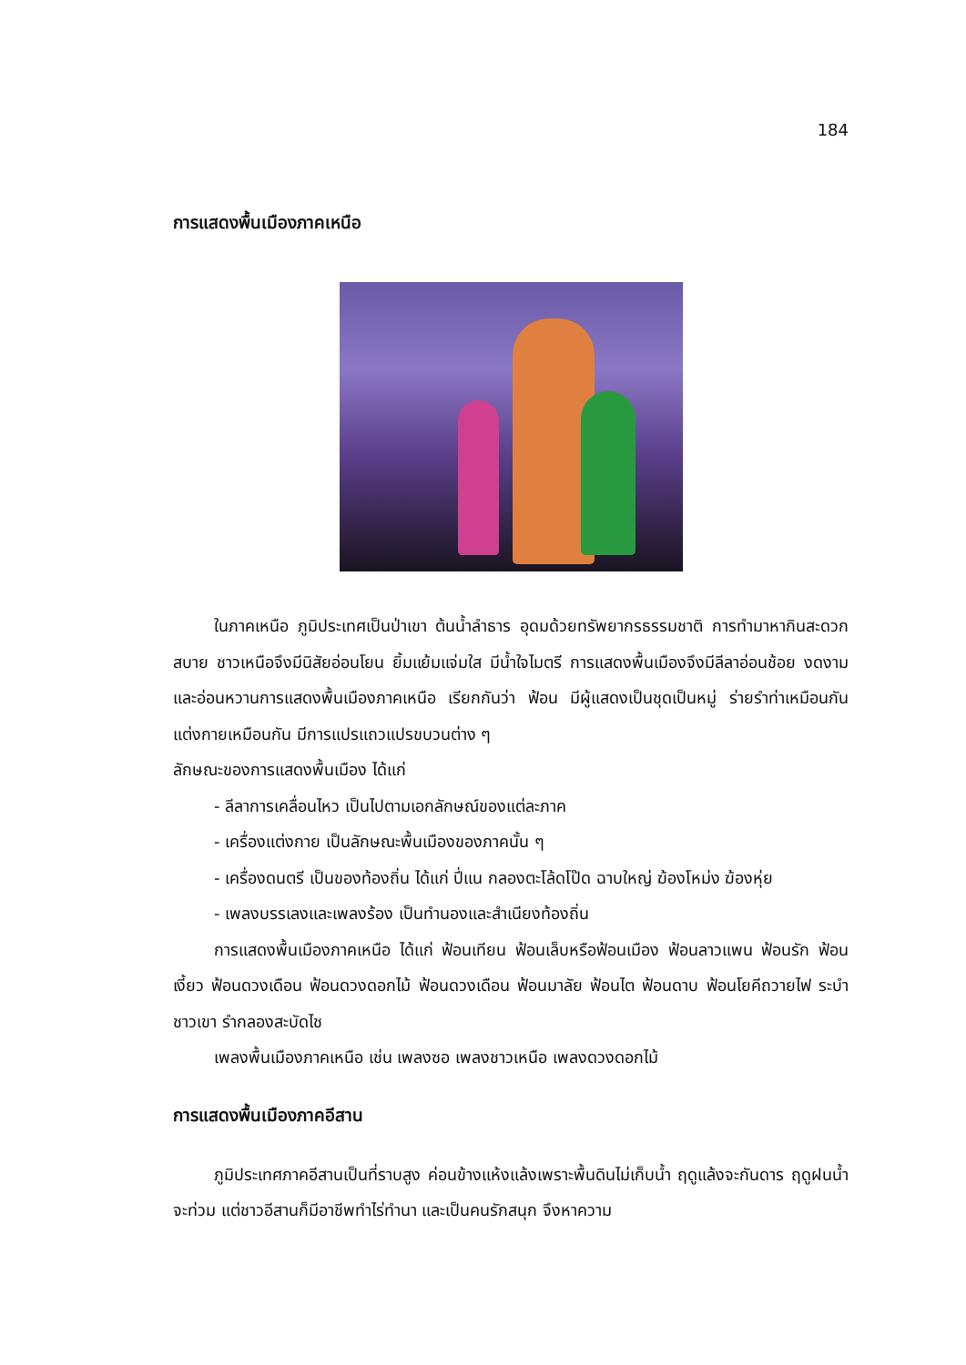184
การแสดงพื้นเมืองภาคเหนือ
ในภาคเหนือ ภูมิประเทศเป็นป่าเขา ต้นน้ำลำธาร อุดมด้วยทรัพยากรธรรมชาติ การทำมาหากินสะดวกสบาย ชาวเหนือจึงมีนิสัยอ่อนโยน ยิ้มแย้มแจ่มใส มีน้ำใจไมตรี การแสดงพื้นเมืองจึงมีลีลาอ่อนช้อย งดงามและอ่อนหวานการแสดงพื้นเมืองภาคเหนือ เรียกกันว่า ฟ้อน มีผู้แสดงเป็นชุดเป็นหมู่ ร่ายรำท่าเหมือนกัน แต่งกายเหมือนกัน มีการแปรแถวแปรขบวนต่าง ๆ
ลักษณะของการแสดงพื้นเมือง ได้แก่
- ลีลาการเคลื่อนไหว เป็นไปตามเอกลักษณ์ของแต่ละภาค
- เครื่องแต่งกาย เป็นลักษณะพื้นเมืองของภาคนั้น ๆ
- เครื่องดนตรี เป็นของท้องถิ่น ได้แก่ ปี่แน กลองตะโล้ดโป๊ด ฉาบใหญ่ ฆ้องโหม่ง ฆ้องหุ่ย
- เพลงบรรเลงและเพลงร้อง เป็นทำนองและสำเนียงท้องถิ่น
การแสดงพื้นเมืองภาคเหนือ ได้แก่ ฟ้อนเทียน ฟ้อนเล็บหรือฟ้อนเมือง ฟ้อนลาวแพน ฟ้อนรัก ฟ้อนเงี้ยว ฟ้อนดวงเดือน ฟ้อนดวงดอกไม้ ฟ้อนดวงเดือน ฟ้อนมาลัย ฟ้อนไต ฟ้อนดาบ ฟ้อนโยคีถวายไฟ ระบำชาวเขา รำกลองสะบัดไช
เพลงพื้นเมืองภาคเหนือ เช่น เพลงซอ เพลงชาวเหนือ เพลงดวงดอกไม้
การแสดงพื้นเมืองภาคอีสาน
ภูมิประเทศภาคอีสานเป็นที่ราบสูง ค่อนข้างแห้งแล้งเพราะพื้นดินไม่เก็บน้ำ ฤดูแล้งจะกันดาร ฤดูฝนน้ำจะท่วม แต่ชาวอีสานก็มีอาชีพทำไร่ทำนา และเป็นคนรักสนุก จึงหาความ